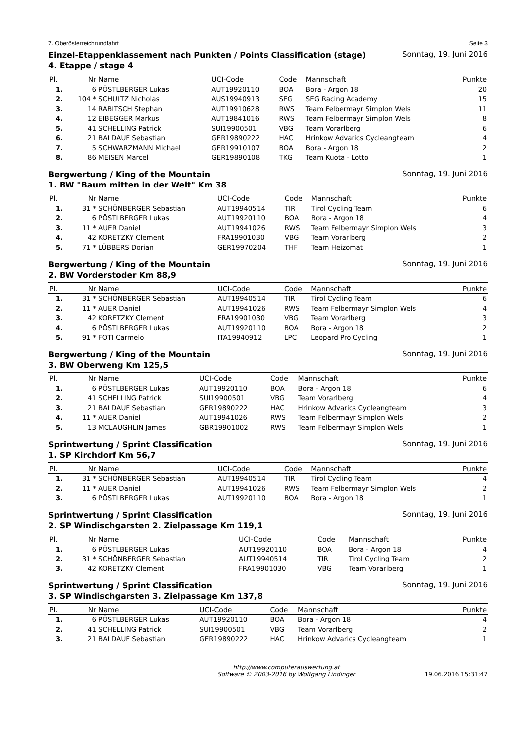7. Oberösterreichrundfahrt Seite 3
Einzel-Etappenklassement nach Punkten / Points Classification (stage)
4. Etappe / stage 4 Sonntag, 19. Juni 2016
| Pl. | Nr | Name | UCI-Code | Code | Mannschaft | Punkte |
| --- | --- | --- | --- | --- | --- | --- |
| 1. | 6 | PÖSTLBERGER Lukas | AUT19920110 | BOA | Bora - Argon 18 | 20 |
| 2. | 104 * | SCHULTZ Nicholas | AUS19940913 | SEG | SEG Racing Academy | 15 |
| 3. | 14 | RABITSCH Stephan | AUT19910628 | RWS | Team Felbermayr Simplon Wels | 11 |
| 4. | 12 | EIBEGGER Markus | AUT19841016 | RWS | Team Felbermayr Simplon Wels | 8 |
| 5. | 41 | SCHELLING Patrick | SUI19900501 | VBG | Team Vorarlberg | 6 |
| 6. | 21 | BALDAUF Sebastian | GER19890222 | HAC | Hrinkow Advarics Cycleangteam | 4 |
| 7. | 5 | SCHWARZMANN Michael | GER19910107 | BOA | Bora - Argon 18 | 2 |
| 8. | 86 | MEISEN Marcel | GER19890108 | TKG | Team Kuota - Lotto | 1 |
Bergwertung / King of the Mountain
1. BW "Baum mitten in der Welt" Km 38 Sonntag, 19. Juni 2016
| Pl. | Nr | Name | UCI-Code | Code | Mannschaft | Punkte |
| --- | --- | --- | --- | --- | --- | --- |
| 1. | 31 * | SCHÖNBERGER Sebastian | AUT19940514 | TIR | Tirol Cycling Team | 6 |
| 2. | 6 | PÖSTLBERGER Lukas | AUT19920110 | BOA | Bora - Argon 18 | 4 |
| 3. | 11 * | AUER Daniel | AUT19941026 | RWS | Team Felbermayr Simplon Wels | 3 |
| 4. | 42 | KORETZKY Clement | FRA19901030 | VBG | Team Vorarlberg | 2 |
| 5. | 71 * | LÜBBERS Dorian | GER19970204 | THF | Team Heizomat | 1 |
Bergwertung / King of the Mountain
2. BW Vorderstoder Km 88,9 Sonntag, 19. Juni 2016
| Pl. | Nr | Name | UCI-Code | Code | Mannschaft | Punkte |
| --- | --- | --- | --- | --- | --- | --- |
| 1. | 31 * | SCHÖNBERGER Sebastian | AUT19940514 | TIR | Tirol Cycling Team | 6 |
| 2. | 11 * | AUER Daniel | AUT19941026 | RWS | Team Felbermayr Simplon Wels | 4 |
| 3. | 42 | KORETZKY Clement | FRA19901030 | VBG | Team Vorarlberg | 3 |
| 4. | 6 | PÖSTLBERGER Lukas | AUT19920110 | BOA | Bora - Argon 18 | 2 |
| 5. | 91 * | FOTI Carmelo | ITA19940912 | LPC | Leopard Pro Cycling | 1 |
Bergwertung / King of the Mountain
3. BW Oberweng Km 125,5 Sonntag, 19. Juni 2016
| Pl. | Nr | Name | UCI-Code | Code | Mannschaft | Punkte |
| --- | --- | --- | --- | --- | --- | --- |
| 1. | 6 | PÖSTLBERGER Lukas | AUT19920110 | BOA | Bora - Argon 18 | 6 |
| 2. | 41 | SCHELLING Patrick | SUI19900501 | VBG | Team Vorarlberg | 4 |
| 3. | 21 | BALDAUF Sebastian | GER19890222 | HAC | Hrinkow Advarics Cycleangteam | 3 |
| 4. | 11 * | AUER Daniel | AUT19941026 | RWS | Team Felbermayr Simplon Wels | 2 |
| 5. | 13 | MCLAUGHLIN James | GBR19901002 | RWS | Team Felbermayr Simplon Wels | 1 |
Sprintwertung / Sprint Classification
1. SP Kirchdorf Km 56,7 Sonntag, 19. Juni 2016
| Pl. | Nr | Name | UCI-Code | Code | Mannschaft | Punkte |
| --- | --- | --- | --- | --- | --- | --- |
| 1. | 31 * | SCHÖNBERGER Sebastian | AUT19940514 | TIR | Tirol Cycling Team | 4 |
| 2. | 11 * | AUER Daniel | AUT19941026 | RWS | Team Felbermayr Simplon Wels | 2 |
| 3. | 6 | PÖSTLBERGER Lukas | AUT19920110 | BOA | Bora - Argon 18 | 1 |
Sprintwertung / Sprint Classification
2. SP Windischgarsten 2. Zielpassage Km 119,1 Sonntag, 19. Juni 2016
| Pl. | Nr | Name | UCI-Code | Code | Mannschaft | Punkte |
| --- | --- | --- | --- | --- | --- | --- |
| 1. | 6 | PÖSTLBERGER Lukas | AUT19920110 | BOA | Bora - Argon 18 | 4 |
| 2. | 31 * | SCHÖNBERGER Sebastian | AUT19940514 | TIR | Tirol Cycling Team | 2 |
| 3. | 42 | KORETZKY Clement | FRA19901030 | VBG | Team Vorarlberg | 1 |
Sprintwertung / Sprint Classification
3. SP Windischgarsten 3. Zielpassage Km 137,8 Sonntag, 19. Juni 2016
| Pl. | Nr | Name | UCI-Code | Code | Mannschaft | Punkte |
| --- | --- | --- | --- | --- | --- | --- |
| 1. | 6 | PÖSTLBERGER Lukas | AUT19920110 | BOA | Bora - Argon 18 | 4 |
| 2. | 41 | SCHELLING Patrick | SUI19900501 | VBG | Team Vorarlberg | 2 |
| 3. | 21 | BALDAUF Sebastian | GER19890222 | HAC | Hrinkow Advarics Cycleangteam | 1 |
http://www.computerauswertung.at
Software © 2003-2016 by Wolfgang Lindinger 19.06.2016 15:31:47